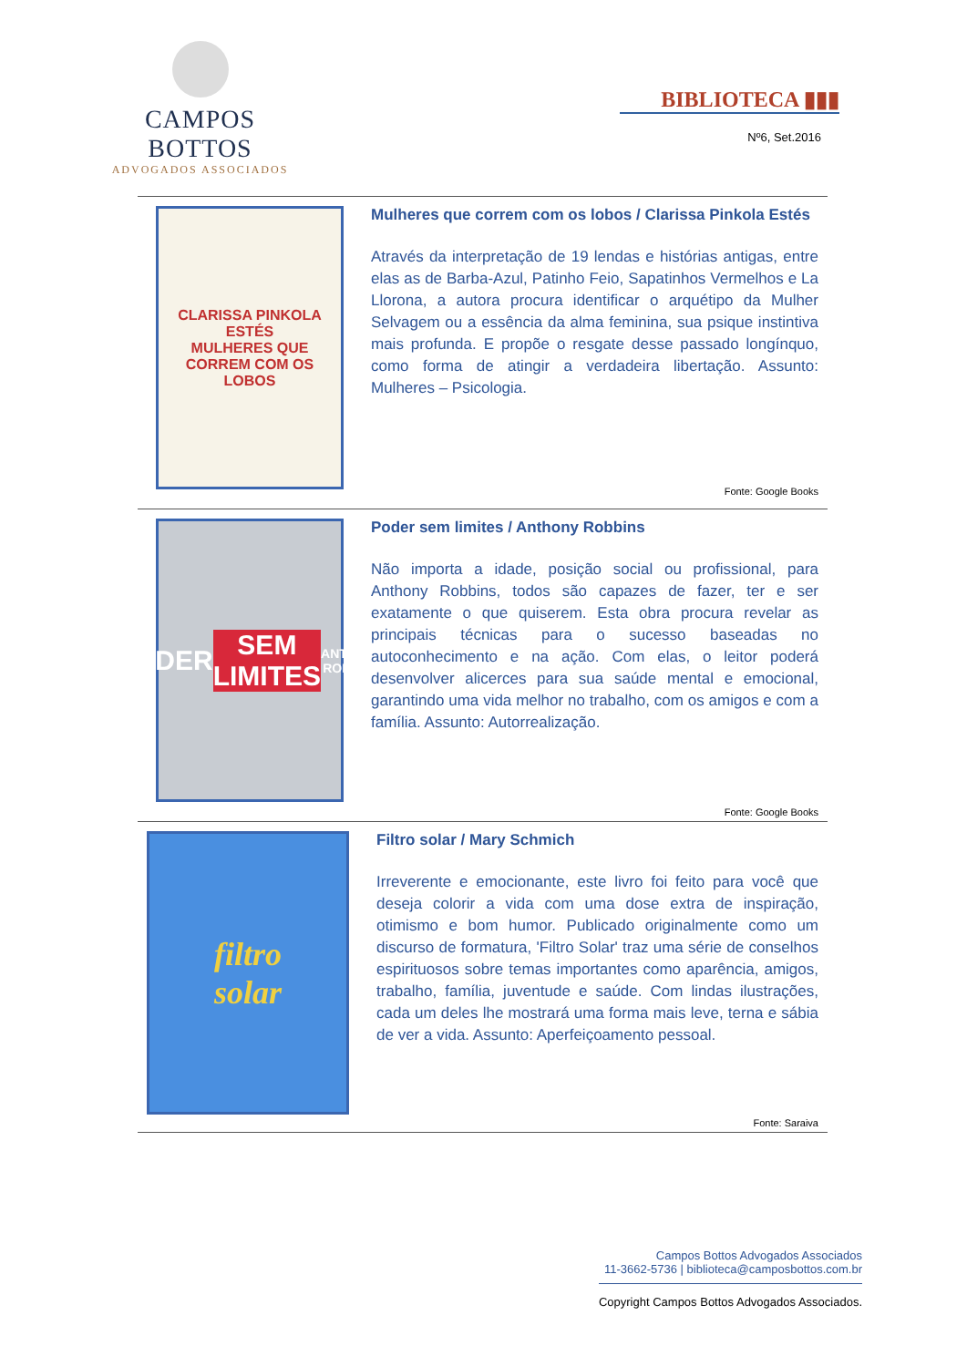CAMPOS BOTTOS
ADVOGADOS ASSOCIADOS
BIBLIOTECA ▮▮▮
Nº6, Set.2016
CLARISSA PINKOLA ESTÉS
MULHERES QUE CORREM COM OS LOBOS
Mulheres que correm com os lobos / Clarissa Pinkola Estés
Através da interpretação de 19 lendas e histórias antigas, entre elas as de Barba-Azul, Patinho Feio, Sapatinhos Vermelhos e La Llorona, a autora procura identificar o arquétipo da Mulher Selvagem ou a essência da alma feminina, sua psique instintiva mais profunda. E propõe o resgate desse passado longínquo, como forma de atingir a verdadeira libertação. Assunto: Mulheres – Psicologia.
Fonte: Google Books
PODER
SEM LIMITES
ANTHONY ROBBINS
Poder sem limites / Anthony Robbins
Não importa a idade, posição social ou profissional, para Anthony Robbins, todos são capazes de fazer, ter e ser exatamente o que quiserem. Esta obra procura revelar as principais técnicas para o sucesso baseadas no autoconhecimento e na ação. Com elas, o leitor poderá desenvolver alicerces para sua saúde mental e emocional, garantindo uma vida melhor no trabalho, com os amigos e com a família. Assunto: Autorrealização.
Fonte: Google Books
filtro
solar
Filtro solar / Mary Schmich
Irreverente e emocionante, este livro foi feito para você que deseja colorir a vida com uma dose extra de inspiração, otimismo e bom humor. Publicado originalmente como um discurso de formatura, 'Filtro Solar' traz uma série de conselhos espirituosos sobre temas importantes como aparência, amigos, trabalho, família, juventude e saúde. Com lindas ilustrações, cada um deles lhe mostrará uma forma mais leve, terna e sábia de ver a vida. Assunto: Aperfeiçoamento pessoal.
Fonte: Saraiva
Campos Bottos Advogados Associados
11-3662-5736 | biblioteca@camposbottos.com.br
Copyright Campos Bottos Advogados Associados.